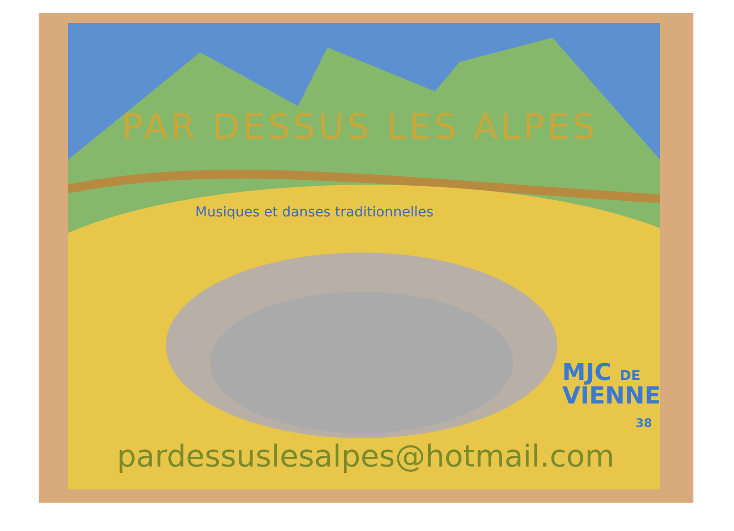PAR DESSUS LES ALPES
Musiques et danses traditionnelles
MJC DE
VIENNE
38
pardessuslesalpes@hotmail.com